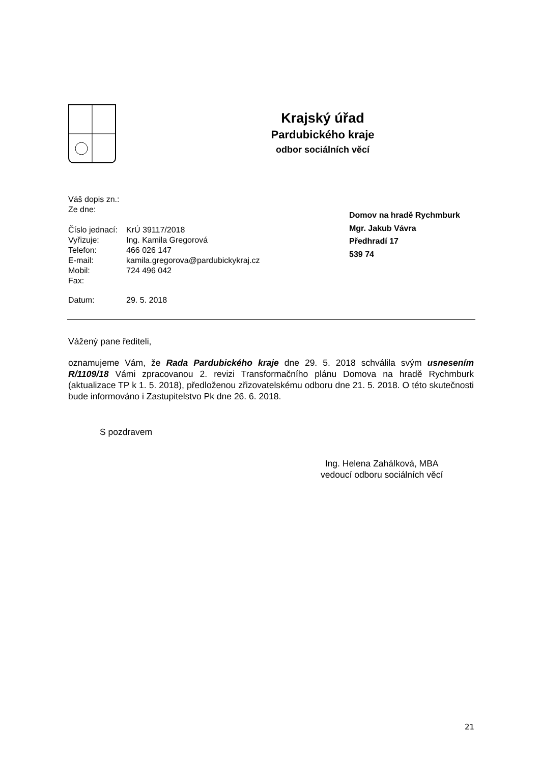Krajský úřad
Pardubického kraje
odbor sociálních věcí
| Váš dopis zn.: | |
| Ze dne: | |
| Číslo jednací: | KrÚ 39117/2018 |
| Vyřizuje: | Ing. Kamila Gregorová |
| Telefon: | 466 026 147 |
| E-mail: | kamila.gregorova@pardubickykraj.cz |
| Mobil: | 724 496 042 |
| Fax: | |
| Datum: | 29. 5. 2018 |
Domov na hradě Rychmburk
Mgr. Jakub Vávra
Předhradí 17
539 74
Vážený pane řediteli,
oznamujeme Vám, že Rada Pardubického kraje dne 29. 5. 2018 schválila svým usnesením R/1109/18 Vámi zpracovanou 2. revizi Transformačního plánu Domova na hradě Rychmburk (aktualizace TP k 1. 5. 2018), předloženou zřizovatelskému odboru dne 21. 5. 2018. O této skutečnosti bude informováno i Zastupitelstvo Pk dne 26. 6. 2018.
S pozdravem
Ing. Helena Zahálková, MBA
vedoucí odboru sociálních věcí
21